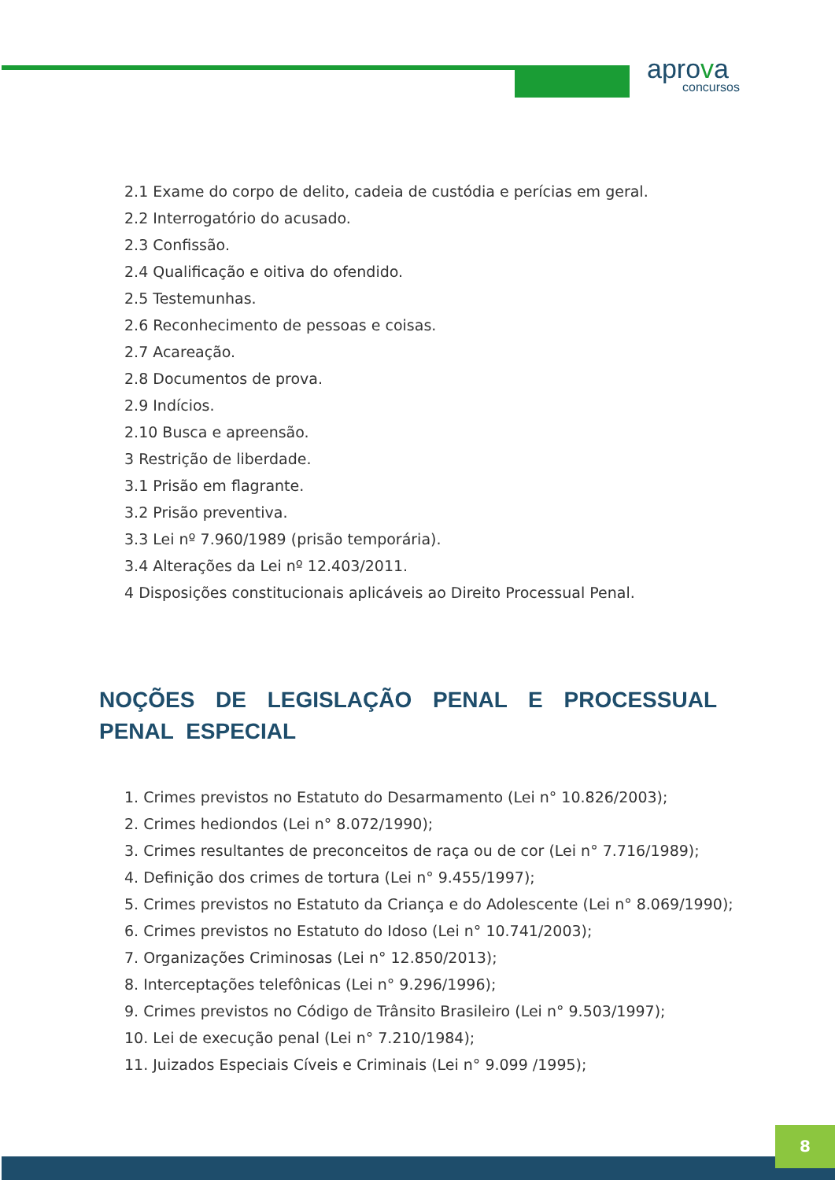aprova
concursos
2.1 Exame do corpo de delito, cadeia de custódia e perícias em geral.
2.2 Interrogatório do acusado.
2.3 Confissão.
2.4 Qualificação e oitiva do ofendido.
2.5 Testemunhas.
2.6 Reconhecimento de pessoas e coisas.
2.7 Acareação.
2.8 Documentos de prova.
2.9 Indícios.
2.10 Busca e apreensão.
3 Restrição de liberdade.
3.1 Prisão em flagrante.
3.2 Prisão preventiva.
3.3 Lei nº 7.960/1989 (prisão temporária).
3.4 Alterações da Lei nº 12.403/2011.
4 Disposições constitucionais aplicáveis ao Direito Processual Penal.
NOÇÕES DE LEGISLAÇÃO PENAL E PROCESSUAL PENAL ESPECIAL
1. Crimes previstos no Estatuto do Desarmamento (Lei n° 10.826/2003);
2. Crimes hediondos (Lei n° 8.072/1990);
3. Crimes resultantes de preconceitos de raça ou de cor (Lei n° 7.716/1989);
4. Definição dos crimes de tortura (Lei n° 9.455/1997);
5. Crimes previstos no Estatuto da Criança e do Adolescente (Lei n° 8.069/1990);
6. Crimes previstos no Estatuto do Idoso (Lei n° 10.741/2003);
7. Organizações Criminosas (Lei n° 12.850/2013);
8. Interceptações telefônicas (Lei n° 9.296/1996);
9. Crimes previstos no Código de Trânsito Brasileiro (Lei n° 9.503/1997);
10. Lei de execução penal (Lei n° 7.210/1984);
11. Juizados Especiais Cíveis e Criminais (Lei n° 9.099 /1995);
8